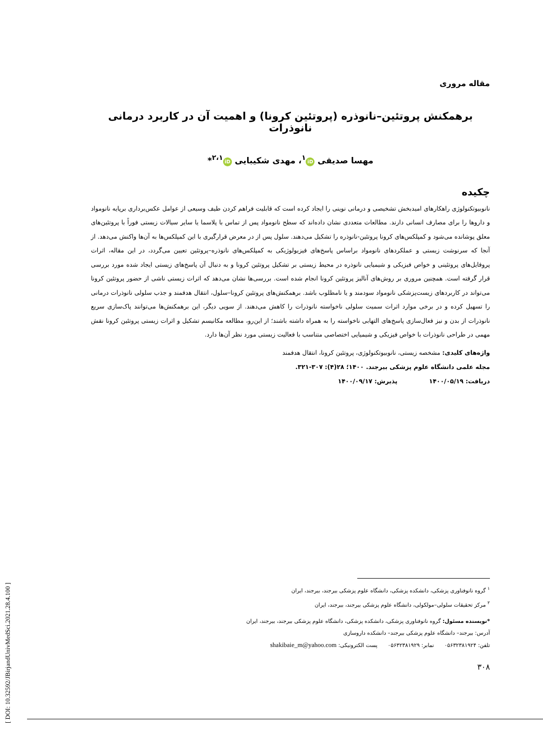مقاله مروری
برهمکنش پروتئین–نانوذره (پروتئین کرونا) و اهمیت آن در کاربرد درمانی نانوذرات
مهسا صدیقی iD<sup>۱</sup>، مهدی شکیبایی iD<sup>۲،۱</sup>*
چکیده
نانوبیوتکنولوژی راهکارهای امیدبخش تشخیصی و درمانی نوینی را ایجاد کرده است که قابلیت فراهم کردن طیف وسیعی از عوامل عکس‌برداری برپایه نانومواد و داروها را برای مصارف انسانی دارند. مطالعات متعددی نشان داده‌اند که سطح نانومواد پس از تماس با پلاسما یا سایر سیالات زیستی فوراً با پروتئین‌های معلق پوشانده می‌شود و کمپلکس‌های کرونا پروتئین-نانوذره را تشکیل می‌دهند. سلول پس از در معرض قرارگیری با این کمپلکس‌ها به آن‌ها واکنش می‌دهد. از آنجا که سرنوشت زیستی و عملکردهای نانومواد براساس پاسخ‌های فیزیولوژیکی به کمپلکس‌های نانوذره–پروتئین تعیین می‌گردد، در این مقاله، اثرات پروفایل‌های پروتئینی و خواص فیزیکی و شیمیایی نانوذره در محیط زیستی بر تشکیل پروتئین کرونا و به دنبال آن پاسخ‌های زیستی ایجاد شده مورد بررسی قرار گرفته است. همچنین مروری بر روش‌های آنالیز پروتئین کرونا انجام شده است. بررسی‌ها نشان می‌دهد که اثرات زیستی ناشی از حضور پروتئین کرونا می‌تواند در کاربردهای زیست‌پزشکی نانومواد سودمند و یا نامطلوب باشد. برهمکنش‌های پروتئین کرونا–سلول، انتقال هدفمند و جذب سلولی نانوذرات درمانی را تسهیل کرده و در برخی موارد اثرات سمیت سلولی ناخواسته نانوذرات را کاهش می‌دهند. از سویی دیگر، این برهمکنش‌ها می‌توانند پاک‌سازی سریع نانوذرات از بدن و نیز فعال‌سازی پاسخ‌های التهابی ناخواسته را به همراه داشته باشند؛ از این‌رو، مطالعه مکانیسم تشکیل و اثرات زیستی پروتئین کرونا نقش مهمی در طراحی نانوذرات با خواص فیزیکی و شیمیایی اختصاصی متناسب با فعالیت زیستی مورد نظر آن‌ها دارد.
واژه‌های کلیدی: مشخصه زیستی، نانوبیوتکنولوژی، پروتئین کرونا، انتقال هدفمند
مجله علمی دانشگاه علوم پزشکی بیرجند. ۱۴۰۰؛ ۲۸(۴): ۳۰۷-۳۲۱.
دریافت: ۱۴۰۰/۰۵/۱۹ پذیرش: ۱۴۰۰/۰۹/۱۷
<sup>۱</sup> گروه نانوفناوری پزشکی، دانشکده پزشکی، دانشگاه علوم پزشکی بیرجند، بیرجند، ایران
<sup>۲</sup> مرکز تحقیقات سلولی–مولکولی، دانشگاه علوم پزشکی بیرجند، بیرجند، ایران
*نویسنده مسئول: گروه نانوفناوری پزشکی، دانشکده پزشکی، دانشگاه علوم پزشکی بیرجند، بیرجند، ایران
آدرس: بیرجند– دانشگاه علوم پزشکی بیرجند– دانشکده داروسازی
تلفن: ۰۵۶۳۲۳۸۱۹۲۴ نمابر: ۰۵۶۳۲۳۸۱۹۲۹ پست الکترونیکی: shakibaie_m@yahoo.com
۳۰۸
[ DOI: 10.32592/JBirjandUnivMedSci.2021.28.4.100 ]